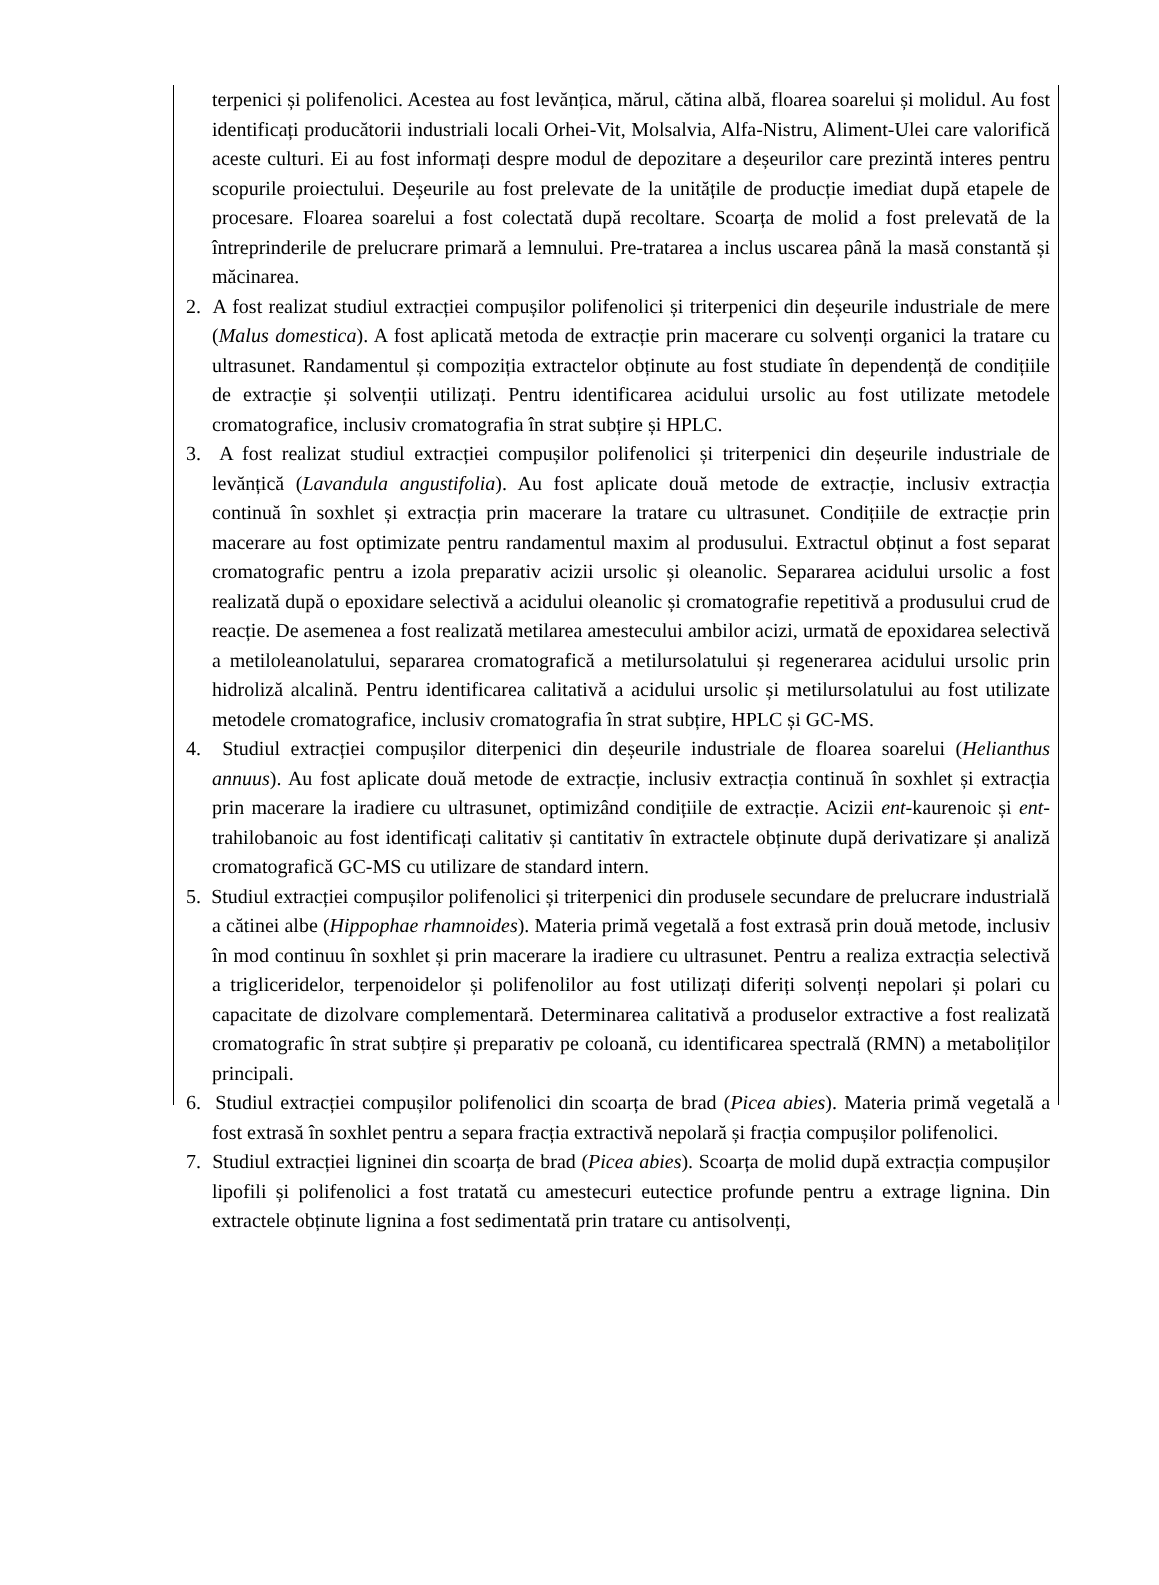terpenici și polifenolici. Acestea au fost levănțica, mărul, cătina albă, floarea soarelui și molidul. Au fost identificați producătorii industriali locali Orhei-Vit, Molsalvia, Alfa-Nistru, Aliment-Ulei care valorifică aceste culturi. Ei au fost informați despre modul de depozitare a deșeurilor care prezintă interes pentru scopurile proiectului. Deșeurile au fost prelevate de la unitățile de producție imediat după etapele de procesare. Floarea soarelui a fost colectată după recoltare. Scoarța de molid a fost prelevată de la întreprinderile de prelucrare primară a lemnului. Pre-tratarea a inclus uscarea până la masă constantă și măcinarea.
2. A fost realizat studiul extracției compușilor polifenolici și triterpenici din deșeurile industriale de mere (Malus domestica). A fost aplicată metoda de extracție prin macerare cu solvenți organici la tratare cu ultrasunet. Randamentul și compoziția extractelor obținute au fost studiate în dependență de condițiile de extracție și solvenții utilizați. Pentru identificarea acidului ursolic au fost utilizate metodele cromatografice, inclusiv cromatografia în strat subțire și HPLC.
3. A fost realizat studiul extracției compușilor polifenolici și triterpenici din deșeurile industriale de levănțică (Lavandula angustifolia). Au fost aplicate două metode de extracție, inclusiv extracția continuă în soxhlet și extracția prin macerare la tratare cu ultrasunet. Condițiile de extracție prin macerare au fost optimizate pentru randamentul maxim al produsului. Extractul obținut a fost separat cromatografic pentru a izola preparativ acizii ursolic și oleanolic. Separarea acidului ursolic a fost realizată după o epoxidare selectivă a acidului oleanolic și cromatografie repetitivă a produsului crud de reacție. De asemenea a fost realizată metilarea amestecului ambilor acizi, urmată de epoxidarea selectivă a metiloleanolatului, separarea cromatografică a metilursolatului și regenerarea acidului ursolic prin hidroliză alcalină. Pentru identificarea calitativă a acidului ursolic și metilursolatului au fost utilizate metodele cromatografice, inclusiv cromatografia în strat subțire, HPLC și GC-MS.
4. Studiul extracției compușilor diterpenici din deșeurile industriale de floarea soarelui (Helianthus annuus). Au fost aplicate două metode de extracție, inclusiv extracția continuă în soxhlet și extracția prin macerare la iradiere cu ultrasunet, optimizând condițiile de extracție. Acizii ent-kaurenoic și ent-trahilobanoic au fost identificați calitativ și cantitativ în extractele obținute după derivatizare și analiză cromatografică GC-MS cu utilizare de standard intern.
5. Studiul extracției compușilor polifenolici și triterpenici din produsele secundare de prelucrare industrială a cătinei albe (Hippophae rhamnoides). Materia primă vegetală a fost extrasă prin două metode, inclusiv în mod continuu în soxhlet și prin macerare la iradiere cu ultrasunet. Pentru a realiza extracția selectivă a trigliceridelor, terpenoidelor și polifenolilor au fost utilizați diferiți solvenți nepolari și polari cu capacitate de dizolvare complementară. Determinarea calitativă a produselor extractive a fost realizată cromatografic în strat subțire și preparativ pe coloană, cu identificarea spectrală (RMN) a metaboliților principali.
6. Studiul extracției compușilor polifenolici din scoarța de brad (Picea abies). Materia primă vegetală a fost extrasă în soxhlet pentru a separa fracția extractivă nepolară și fracția compușilor polifenolici.
7. Studiul extracției ligninei din scoarța de brad (Picea abies). Scoarța de molid după extracția compușilor lipofili și polifenolici a fost tratată cu amestecuri eutectice profunde pentru a extrage lignina. Din extractele obținute lignina a fost sedimentată prin tratare cu antisolvenți,